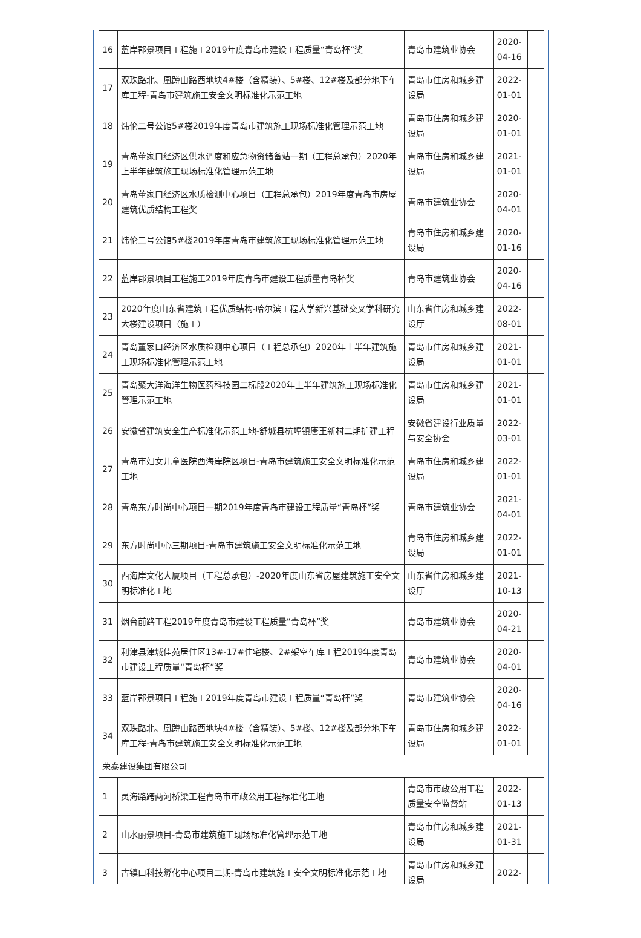| 16 | 蓝岸郡景项目工程施工2019年度青岛市建设工程质量“青岛杯”奖 | 青岛市建筑业协会 | 2020-04-16 | |
| 17 | 双珠路北、凰蹲山路西地块4#楼（含精装）、5#楼、12#楼及部分地下车库工程-青岛市建筑施工安全文明标准化示范工地 | 青岛市住房和城乡建设局 | 2022-01-01 | |
| 18 | 炜伦二号公馆5#楼2019年度青岛市建筑施工现场标准化管理示范工地 | 青岛市住房和城乡建设局 | 2020-01-01 | |
| 19 | 青岛董家口经济区供水调度和应急物资储备站一期（工程总承包）2020年上半年建筑施工现场标准化管理示范工地 | 青岛市住房和城乡建设局 | 2021-01-01 | |
| 20 | 青岛董家口经济区水质检测中心项目（工程总承包）2019年度青岛市房屋建筑优质结构工程奖 | 青岛市建筑业协会 | 2020-04-01 | |
| 21 | 炜伦二号公馆5#楼2019年度青岛市建筑施工现场标准化管理示范工地 | 青岛市住房和城乡建设局 | 2020-01-16 | |
| 22 | 蓝岸郡景项目工程施工2019年度青岛市建设工程质量青岛杯奖 | 青岛市建筑业协会 | 2020-04-16 | |
| 23 | 2020年度山东省建筑工程优质结构-哈尔滨工程大学新兴基础交叉学科研究大楼建设项目（施工） | 山东省住房和城乡建设厅 | 2022-08-01 | |
| 24 | 青岛董家口经济区水质检测中心项目（工程总承包）2020年上半年建筑施工现场标准化管理示范工地 | 青岛市住房和城乡建设局 | 2021-01-01 | |
| 25 | 青岛聚大洋海洋生物医药科技园二标段2020年上半年建筑施工现场标准化管理示范工地 | 青岛市住房和城乡建设局 | 2021-01-01 | |
| 26 | 安徽省建筑安全生产标准化示范工地-舒城县杭埠镇唐王新村二期扩建工程 | 安徽省建设行业质量与安全协会 | 2022-03-01 | |
| 27 | 青岛市妇女儿童医院西海岸院区项目-青岛市建筑施工安全文明标准化示范工地 | 青岛市住房和城乡建设局 | 2022-01-01 | |
| 28 | 青岛东方时尚中心项目一期2019年度青岛市建设工程质量“青岛杯”奖 | 青岛市建筑业协会 | 2021-04-01 | |
| 29 | 东方时尚中心三期项目-青岛市建筑施工安全文明标准化示范工地 | 青岛市住房和城乡建设局 | 2022-01-01 | |
| 30 | 西海岸文化大厦项目（工程总承包）-2020年度山东省房屋建筑施工安全文明标准化工地 | 山东省住房和城乡建设厅 | 2021-10-13 | |
| 31 | 烟台前路工程2019年度青岛市建设工程质量“青岛杯”奖 | 青岛市建筑业协会 | 2020-04-21 | |
| 32 | 利津县津城佳苑居住区13#-17#住宅楼、2#架空车库工程2019年度青岛市建设工程质量“青岛杯”奖 | 青岛市建筑业协会 | 2020-04-01 | |
| 33 | 蓝岸郡景项目工程施工2019年度青岛市建设工程质量“青岛杯”奖 | 青岛市建筑业协会 | 2020-04-16 | |
| 34 | 双珠路北、凰蹲山路西地块4#楼（含精装）、5#楼、12#楼及部分地下车库工程-青岛市建筑施工安全文明标准化示范工地 | 青岛市住房和城乡建设局 | 2022-01-01 | |
| 荣泰建设集团有限公司 | | | | |
| 1 | 灵海路跨两河桥梁工程青岛市市政公用工程标准化工地 | 青岛市市政公用工程质量安全监督站 | 2022-01-13 | |
| 2 | 山水丽景项目-青岛市建筑施工现场标准化管理示范工地 | 青岛市住房和城乡建设局 | 2021-01-31 | |
| 3 | 古镇口科技孵化中心项目二期-青岛市建筑施工安全文明标准化示范工地 | 青岛市住房和城乡建设局 | 2022- | |